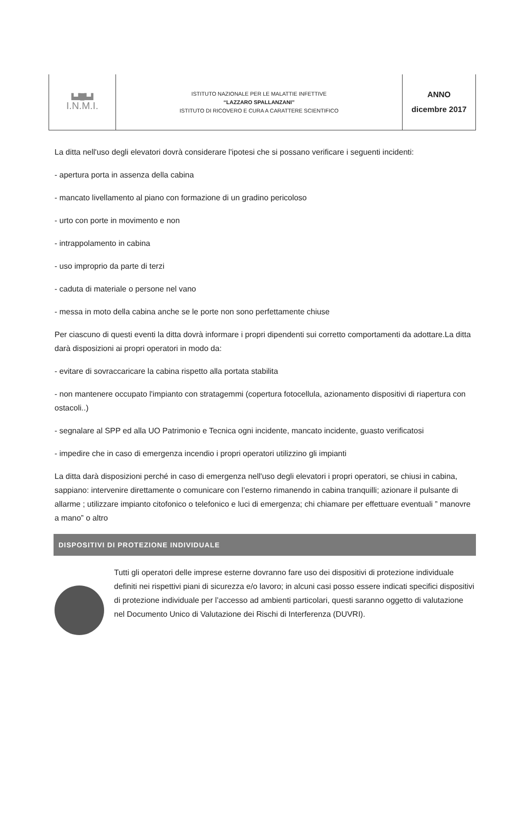| ▙▟█▙▟ I.N.M.I. | ISTITUTO NAZIONALE PER LE MALATTIE INFETTIVE “LAZZARO SPALLANZANI” ISTITUTO DI RICOVERO E CURA A CARATTERE SCIENTIFICO | ANNO dicembre 2017 |
La ditta nell'uso degli elevatori dovrà considerare l'ipotesi che si possano verificare i seguenti incidenti:
- apertura porta in assenza della cabina
- mancato livellamento al piano con formazione di un gradino pericoloso
- urto con porte in movimento e non
- intrappolamento in cabina
- uso improprio da parte di terzi
- caduta di materiale o persone nel vano
- messa in moto della cabina anche se le porte non sono perfettamente chiuse
Per ciascuno di questi eventi la ditta dovrà informare i propri dipendenti sui corretto comportamenti da adottare.La ditta darà disposizioni ai propri operatori in modo da:
- evitare di sovraccaricare la cabina rispetto alla portata stabilita
- non mantenere occupato l'impianto con stratagemmi (copertura fotocellula, azionamento dispositivi di riapertura con ostacoli..)
- segnalare al SPP ed alla UO Patrimonio e Tecnica ogni incidente, mancato incidente, guasto verificatosi
- impedire che in caso di emergenza incendio i propri operatori utilizzino gli impianti
La ditta darà disposizioni perché in caso di emergenza nell'uso degli elevatori i propri operatori, se chiusi in cabina, sappiano: intervenire direttamente o comunicare con l’esterno rimanendo in cabina tranquilli; azionare il pulsante di allarme ; utilizzare impianto citofonico o telefonico e luci di emergenza; chi chiamare per effettuare eventuali ” manovre a mano” o altro
DISPOSITIVI DI PROTEZIONE INDIVIDUALE
Tutti gli operatori delle imprese esterne dovranno fare uso dei dispositivi di protezione individuale definiti nei rispettivi piani di sicurezza e/o lavoro; in alcuni casi posso essere indicati specifici dispositivi di protezione individuale per l’accesso ad ambienti particolari, questi saranno oggetto di valutazione nel Documento Unico di Valutazione dei Rischi di Interferenza (DUVRI).